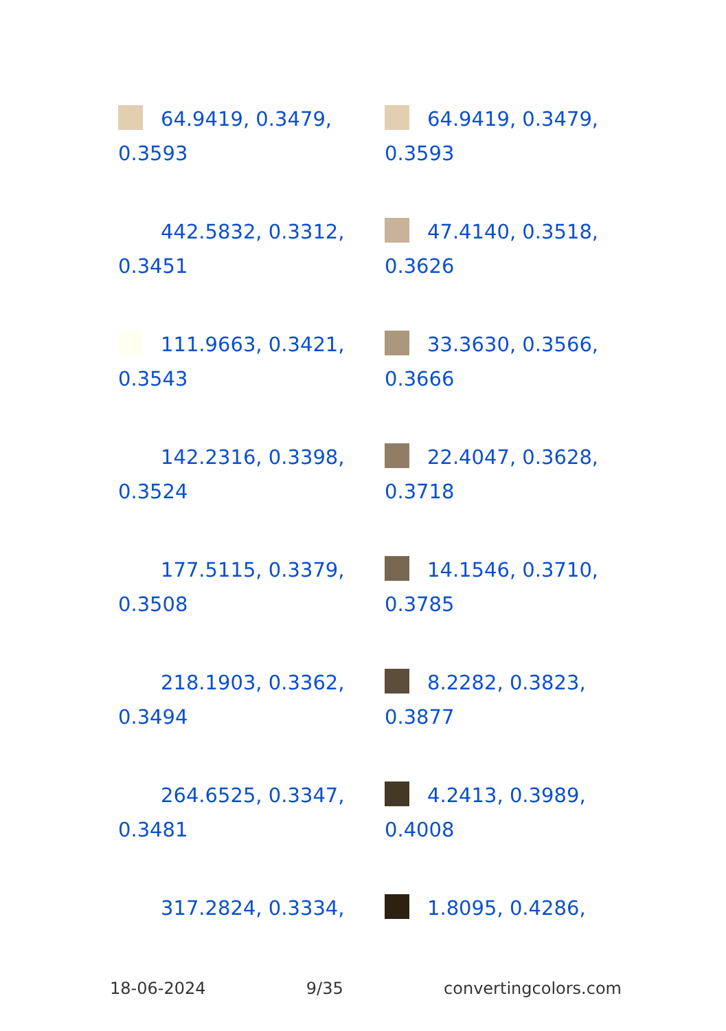64.9419, 0.3479,
0.3593
64.9419, 0.3479,
0.3593
442.5832, 0.3312,
0.3451
47.4140, 0.3518,
0.3626
111.9663, 0.3421,
0.3543
33.3630, 0.3566,
0.3666
142.2316, 0.3398,
0.3524
22.4047, 0.3628,
0.3718
177.5115, 0.3379,
0.3508
14.1546, 0.3710,
0.3785
218.1903, 0.3362,
0.3494
8.2282, 0.3823,
0.3877
264.6525, 0.3347,
0.3481
4.2413, 0.3989,
0.4008
317.2824, 0.3334,
1.8095, 0.4286,
18-06-2024 9/35 convertingcolors.com